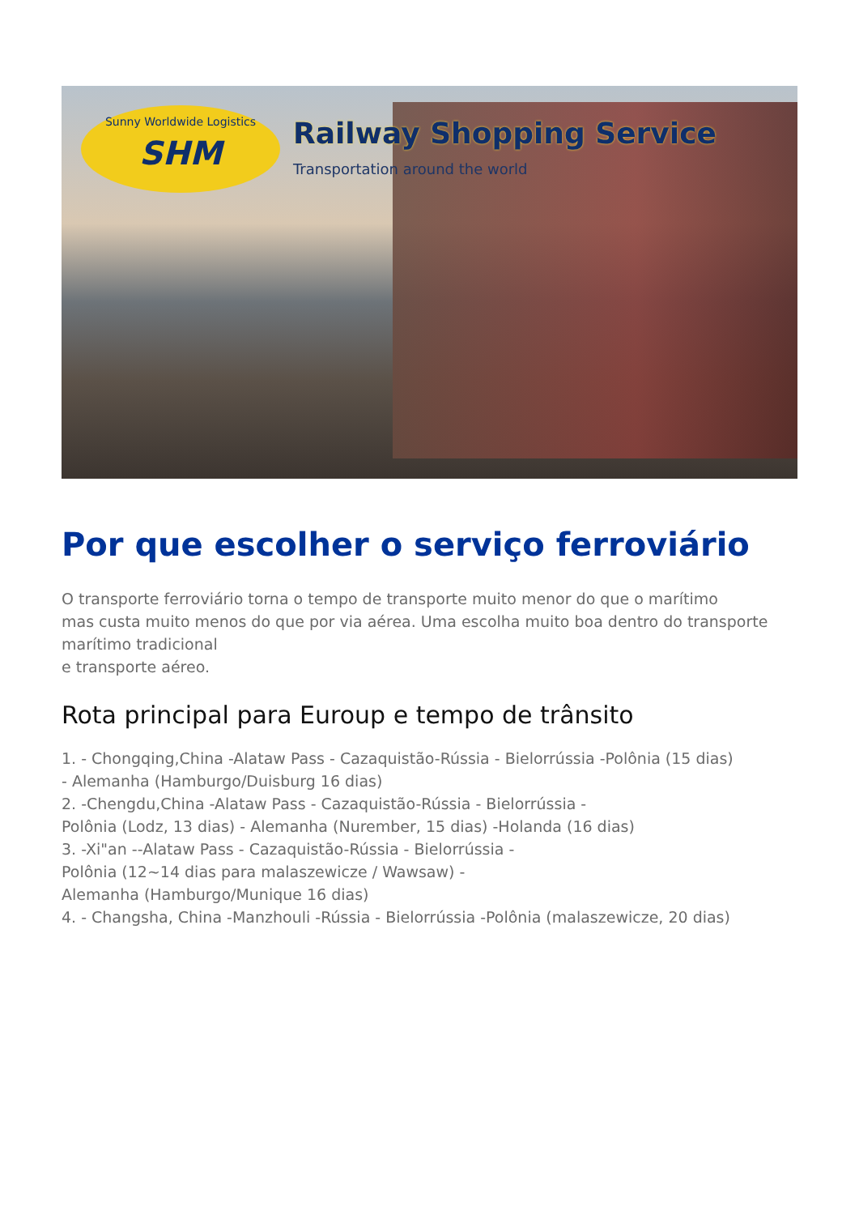Sunny Worldwide Logistics
SHM
Railway Shopping Service
Transportation around the world
Por que escolher o serviço ferroviário
O transporte ferroviário torna o tempo de transporte muito menor do que o marítimo
mas custa muito menos do que por via aérea. Uma escolha muito boa dentro do transporte marítimo tradicional
e transporte aéreo.
Rota principal para Euroup e tempo de trânsito
1. - Chongqing,China -Alataw Pass - Cazaquistão-Rússia - Bielorrússia -Polônia (15 dias)
- Alemanha (Hamburgo/Duisburg 16 dias)
2. -Chengdu,China -Alataw Pass - Cazaquistão-Rússia - Bielorrússia -
Polônia (Lodz, 13 dias) - Alemanha (Nurember, 15 dias) -Holanda (16 dias)
3. -Xi"an --Alataw Pass - Cazaquistão-Rússia - Bielorrússia -
Polônia (12~14 dias para malaszewicze / Wawsaw) -
Alemanha (Hamburgo/Munique 16 dias)
4. - Changsha, China -Manzhouli -Rússia - Bielorrússia -Polônia (malaszewicze, 20 dias)